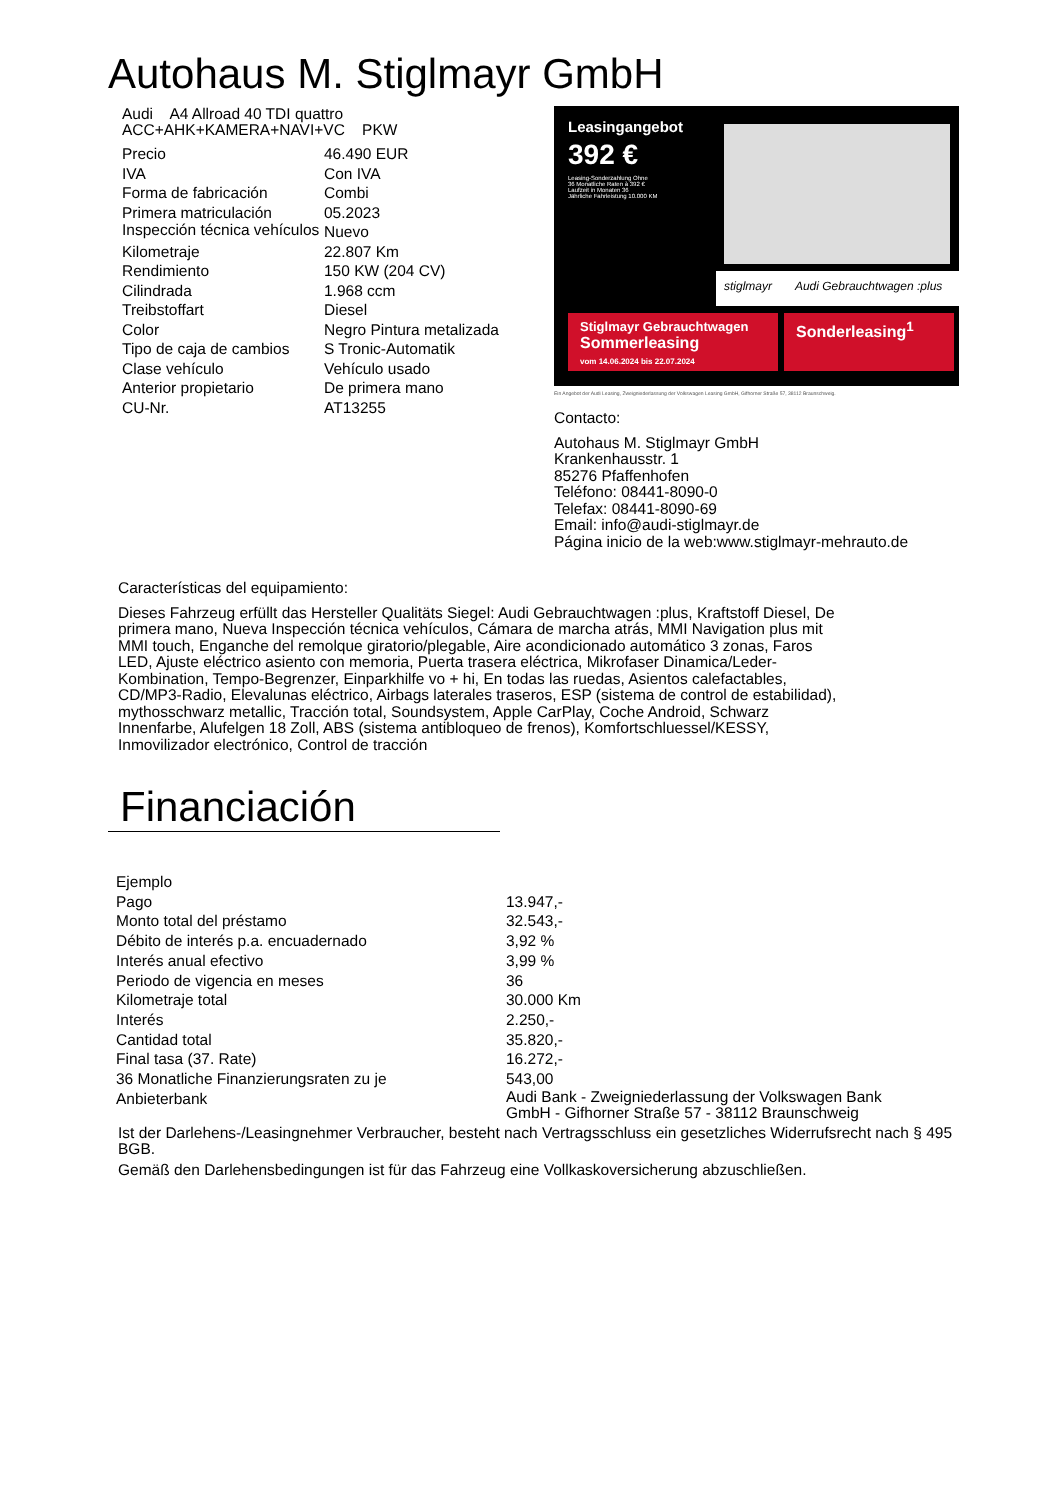Autohaus M. Stiglmayr GmbH
Audi A4 Allroad 40 TDI quattro
ACC+AHK+KAMERA+NAVI+VC PKW
| Precio | 46.490 EUR |
| IVA | Con IVA |
| Forma de fabricación | Combi |
| Primera matriculación | 05.2023 |
| Inspección técnica vehículos | Nuevo |
| Kilometraje | 22.807 Km |
| Rendimiento | 150 KW (204 CV) |
| Cilindrada | 1.968 ccm |
| Treibstoffart | Diesel |
| Color | Negro Pintura metalizada |
| Tipo de caja de cambios | S Tronic-Automatik |
| Clase vehículo | Vehículo usado |
| Anterior propietario | De primera mano |
| CU-Nr. | AT13255 |
Leasingangebot
392 €
Leasing-Sonderzahlung Ohne
36 Monatliche Raten à 392 €
Laufzeit in Monaten 36
Jährliche Fahrleistung 10.000 KM
stiglmayr Audi Gebrauchtwagen :plus
Stiglmayr Gebrauchtwagen
Sommerleasing
vom 14.06.2024 bis 22.07.2024
Sonderleasing<sup>1</sup>
Ein Angebot der Audi Leasing, Zweigniederlassung der Volkswagen Leasing GmbH, Gifhorner Straße 57, 38112 Braunschweig.
Contacto:
Autohaus M. Stiglmayr GmbH
Krankenhausstr. 1
85276 Pfaffenhofen
Teléfono: 08441-8090-0
Telefax: 08441-8090-69
Email: info@audi-stiglmayr.de
Página inicio de la web:www.stiglmayr-mehrauto.de
Características del equipamiento:
Dieses Fahrzeug erfüllt das Hersteller Qualitäts Siegel: Audi Gebrauchtwagen :plus, Kraftstoff Diesel, De primera mano, Nueva Inspección técnica vehículos, Cámara de marcha atrás, MMI Navigation plus mit MMI touch, Enganche del remolque giratorio/plegable, Aire acondicionado automático 3 zonas, Faros LED, Ajuste eléctrico asiento con memoria, Puerta trasera eléctrica, Mikrofaser Dinamica/Leder-Kombination, Tempo-Begrenzer, Einparkhilfe vo + hi, En todas las ruedas, Asientos calefactables, CD/MP3-Radio, Elevalunas eléctrico, Airbags laterales traseros, ESP (sistema de control de estabilidad), mythosschwarz metallic, Tracción total, Soundsystem, Apple CarPlay, Coche Android, Schwarz Innenfarbe, Alufelgen 18 Zoll, ABS (sistema antibloqueo de frenos), Komfortschluessel/KESSY, Inmovilizador electrónico, Control de tracción
Financiación
| Ejemplo | |
| Pago | 13.947,- |
| Monto total del préstamo | 32.543,- |
| Débito de interés p.a. encuadernado | 3,92 % |
| Interés anual efectivo | 3,99 % |
| Periodo de vigencia en meses | 36 |
| Kilometraje total | 30.000 Km |
| Interés | 2.250,- |
| Cantidad total | 35.820,- |
| Final tasa (37. Rate) | 16.272,- |
| 36 Monatliche Finanzierungsraten zu je | 543,00 |
| Anbieterbank | Audi Bank - Zweigniederlassung der Volkswagen Bank GmbH - Gifhorner Straße 57 - 38112 Braunschweig |
Ist der Darlehens-/Leasingnehmer Verbraucher, besteht nach Vertragsschluss ein gesetzliches Widerrufsrecht nach § 495 BGB.
Gemäß den Darlehensbedingungen ist für das Fahrzeug eine Vollkaskoversicherung abzuschließen.